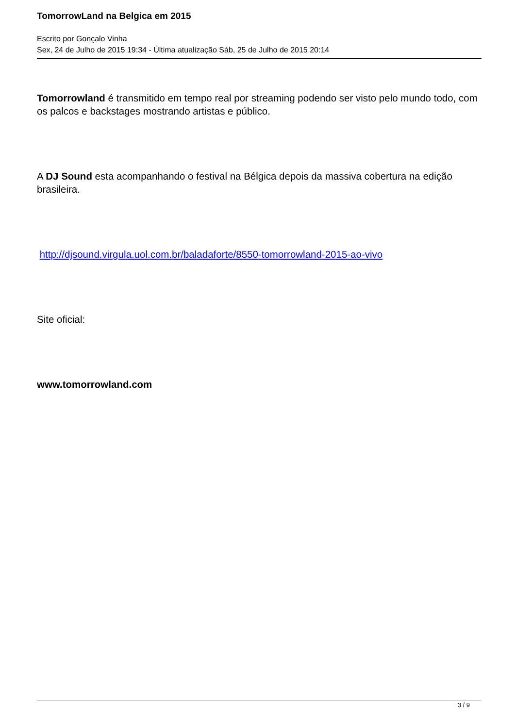TomorrowLand na Belgica em 2015
Escrito por Gonçalo Vinha
Sex, 24 de Julho de 2015 19:34 - Última atualização Sáb, 25 de Julho de 2015 20:14
Tomorrowland é transmitido em tempo real por streaming podendo ser visto pelo mundo todo, com os palcos e backstages mostrando artistas e público.
A DJ Sound esta acompanhando o festival na Bélgica depois da massiva cobertura na edição brasileira.
http://djsound.virgula.uol.com.br/baladaforte/8550-tomorrowland-2015-ao-vivo
Site oficial:
www.tomorrowland.com
3 / 9